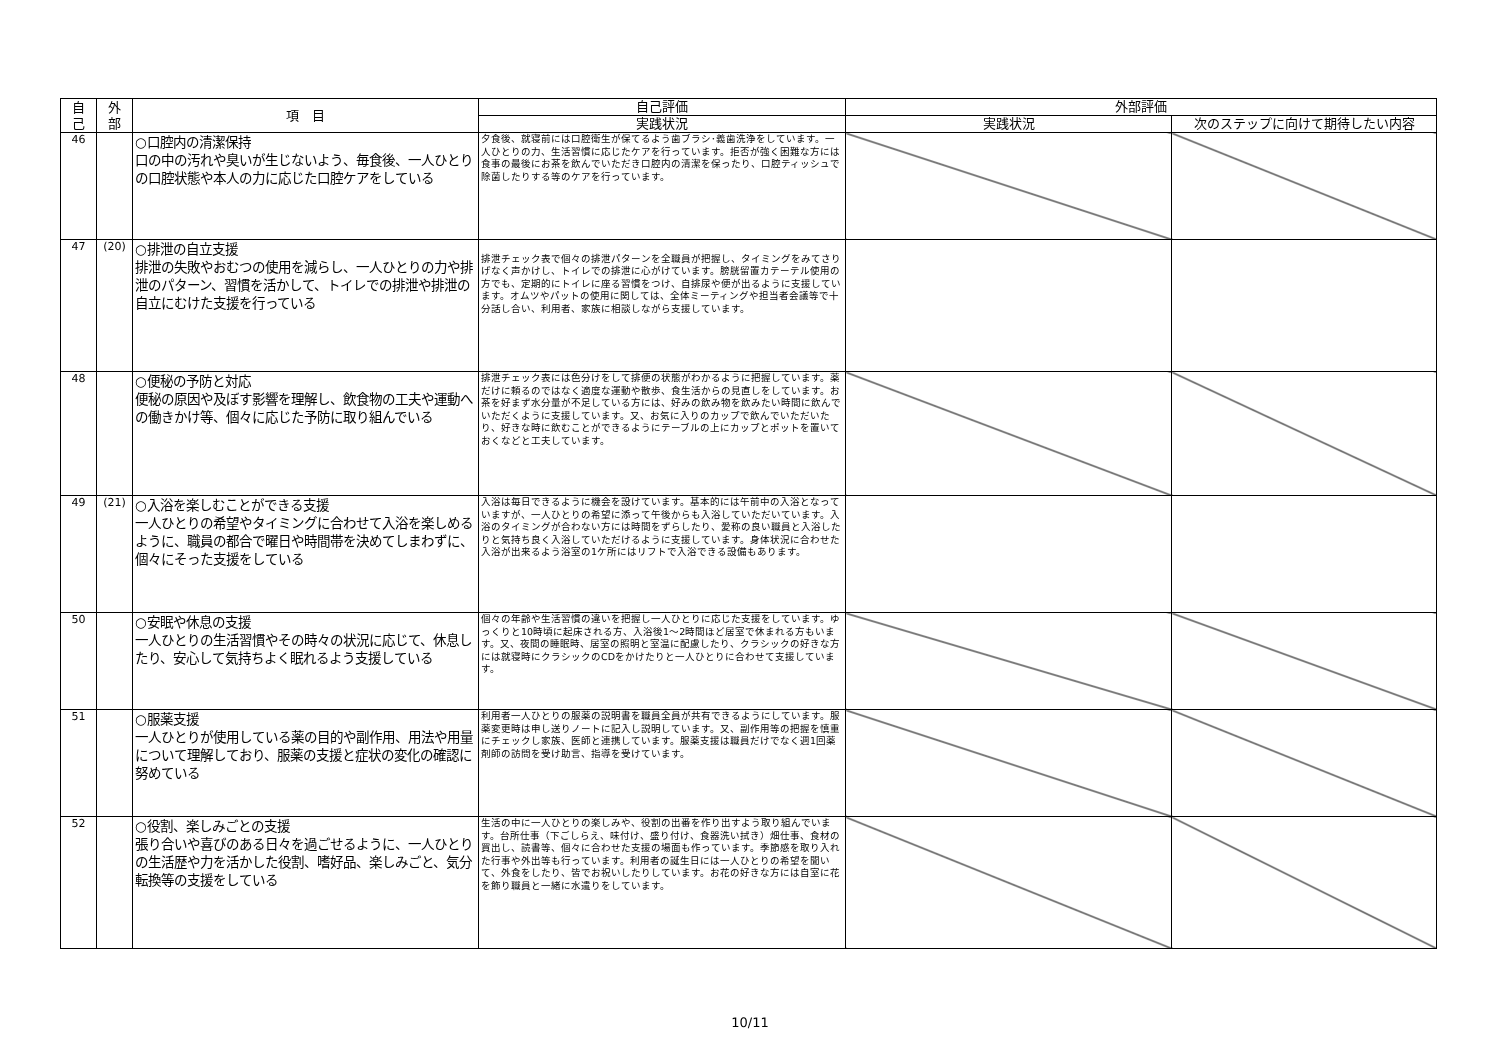| 自 己 | 外 部 | 項 目 | 自己評価 | 外部評価 | |
| --- | --- | --- | --- | --- | --- |
| | | | 実践状況 | 実践状況 | 次のステップに向けて期待したい内容 |
| 46 | | ○口腔内の清潔保持 口の中の汚れや臭いが生じないよう、毎食後、一人ひとりの口腔状態や本人の力に応じた口腔ケアをしている | 夕食後、就寝前には口腔衛生が保てるよう歯ブラシ･義歯洗浄をしています。一人ひとりの力、生活習慣に応じたケアを行っています。拒否が強く困難な方には食事の最後にお茶を飲んでいただき口腔内の清潔を保ったり、口腔ティッシュで除菌したりする等のケアを行っています。 | | |
| 47 | (20) | ○排泄の自立支援 排泄の失敗やおむつの使用を減らし、一人ひとりの力や排泄のパターン、習慣を活かして、トイレでの排泄や排泄の自立にむけた支援を行っている | 排泄チェック表で個々の排泄パターンを全職員が把握し、タイミングをみてさりげなく声かけし、トイレでの排泄に心がけています。膀胱留置カテーテル使用の方でも、定期的にトイレに座る習慣をつけ、自排尿や便が出るように支援しています。オムツやパットの使用に関しては、全体ミーティングや担当者会議等で十分話し合い、利用者、家族に相談しながら支援しています。 | | |
| 48 | | ○便秘の予防と対応 便秘の原因や及ぼす影響を理解し、飲食物の工夫や運動への働きかけ等、個々に応じた予防に取り組んでいる | 排泄チェック表には色分けをして排便の状態がわかるように把握しています。薬だけに頼るのではなく適度な運動や散歩、食生活からの見直しをしています。お茶を好まず水分量が不足している方には、好みの飲み物を飲みたい時間に飲んでいただくように支援しています。又、お気に入りのカップで飲んでいただいたり、好きな時に飲むことができるようにテーブルの上にカップとポットを置いておくなどと工夫しています。 | | |
| 49 | (21) | ○入浴を楽しむことができる支援 一人ひとりの希望やタイミングに合わせて入浴を楽しめるように、職員の都合で曜日や時間帯を決めてしまわずに、個々にそった支援をしている | 入浴は毎日できるように機会を設けています。基本的には午前中の入浴となっていますが、一人ひとりの希望に添って午後からも入浴していただいています。入浴のタイミングが合わない方には時間をずらしたり、愛称の良い職員と入浴したりと気持ち良く入浴していただけるように支援しています。身体状況に合わせた入浴が出来るよう浴室の1ケ所にはリフトで入浴できる設備もあります。 | | |
| 50 | | ○安眠や休息の支援 一人ひとりの生活習慣やその時々の状況に応じて、休息したり、安心して気持ちよく眠れるよう支援している | 個々の年齢や生活習慣の違いを把握し一人ひとりに応じた支援をしています。ゆっくりと10時頃に起床される方、入浴後1～2時間ほど居室で休まれる方もいます。又、夜間の睡眠時、居室の照明と室温に配慮したり、クラシックの好きな方には就寝時にクラシックのCDをかけたりと一人ひとりに合わせて支援しています。 | | |
| 51 | | ○服薬支援 一人ひとりが使用している薬の目的や副作用、用法や用量について理解しており、服薬の支援と症状の変化の確認に努めている | 利用者一人ひとりの服薬の説明書を職員全員が共有できるようにしています。服薬変更時は申し送りノートに記入し説明しています。又、副作用等の把握を慎重にチェックし家族、医師と連携しています。服薬支援は職員だけでなく週1回薬剤師の訪問を受け助言、指導を受けています。 | | |
| 52 | | ○役割、楽しみごとの支援 張り合いや喜びのある日々を過ごせるように、一人ひとりの生活歴や力を活かした役割、嗜好品、楽しみごと、気分転換等の支援をしている | 生活の中に一人ひとりの楽しみや、役割の出番を作り出すよう取り組んでいます。台所仕事（下ごしらえ、味付け、盛り付け、食器洗い拭き）畑仕事、食材の買出し、読書等、個々に合わせた支援の場面も作っています。季節感を取り入れた行事や外出等も行っています。利用者の誕生日には一人ひとりの希望を聞いて、外食をしたり、皆でお祝いしたりしています。お花の好きな方には自室に花を飾り職員と一緒に水遣りをしています。 | | |
10/11